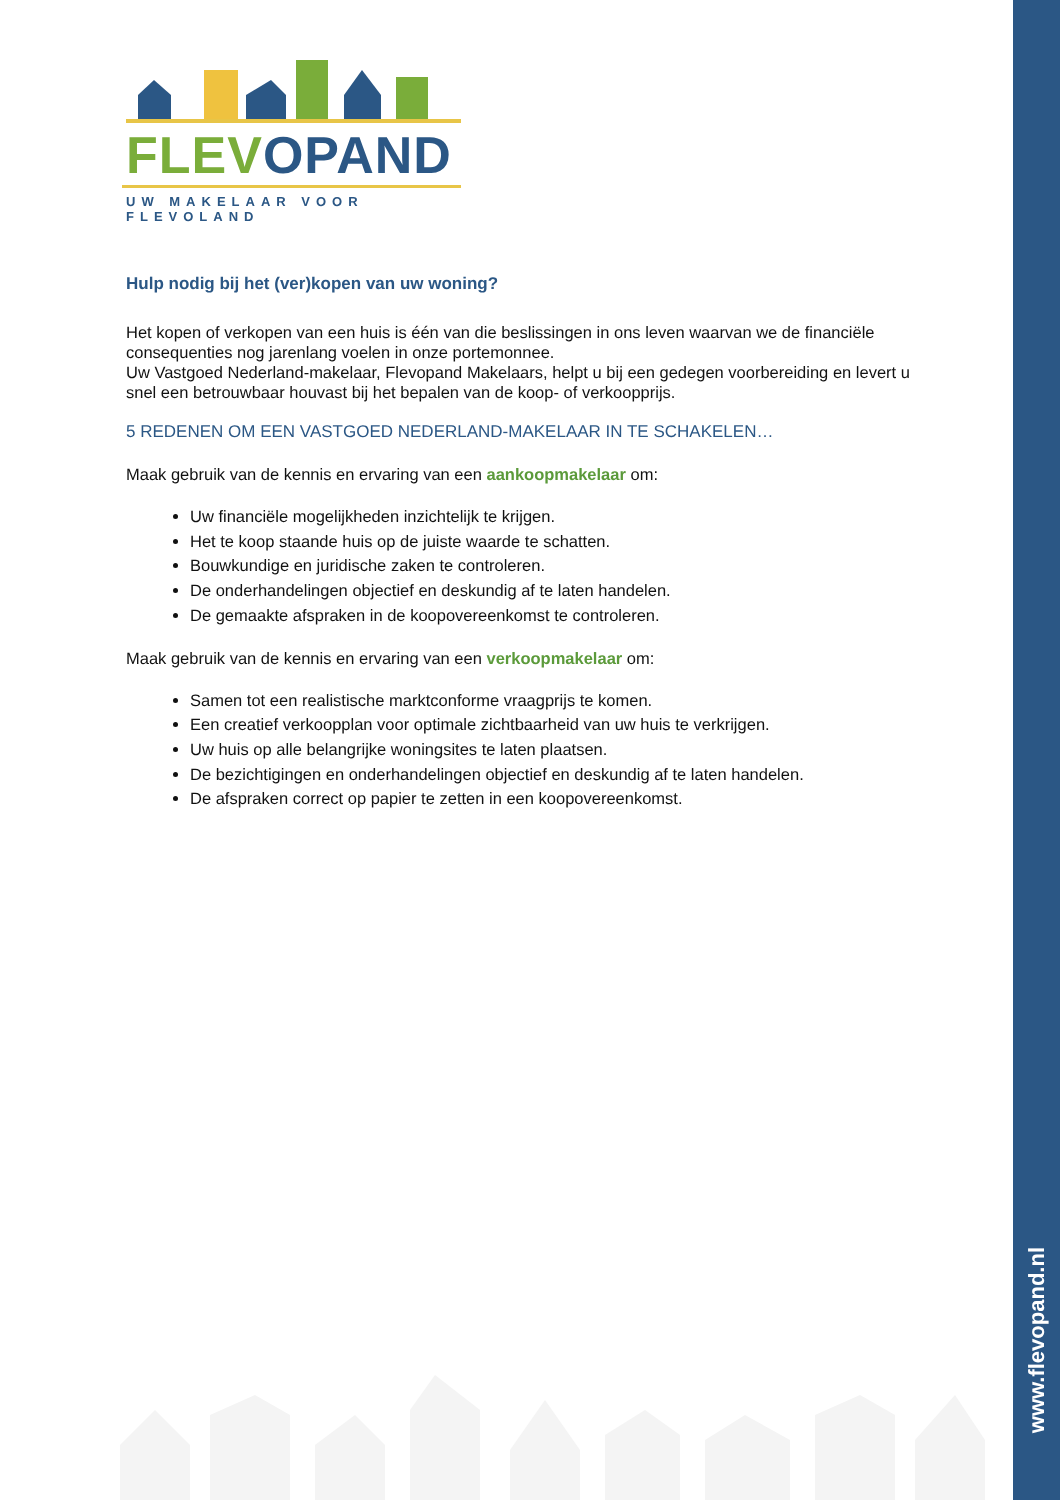www.flevopand.nl
FLE VOPAND
UW MAKELAAR VOOR FLEVOLAND
Hulp nodig bij het (ver)kopen van uw woning?
Het kopen of verkopen van een huis is één van die beslissingen in ons leven waarvan we de financiële consequenties nog jarenlang voelen in onze portemonnee.
Uw Vastgoed Nederland-makelaar, Flevopand Makelaars, helpt u bij een gedegen voorbereiding en levert u snel een betrouwbaar houvast bij het bepalen van de koop- of verkoopprijs.
5 REDENEN OM EEN VASTGOED NEDERLAND-MAKELAAR IN TE SCHAKELEN…
Maak gebruik van de kennis en ervaring van een aankoopmakelaar om:
Uw financiële mogelijkheden inzichtelijk te krijgen.
Het te koop staande huis op de juiste waarde te schatten.
Bouwkundige en juridische zaken te controleren.
De onderhandelingen objectief en deskundig af te laten handelen.
De gemaakte afspraken in de koopovereenkomst te controleren.
Maak gebruik van de kennis en ervaring van een verkoopmakelaar om:
Samen tot een realistische marktconforme vraagprijs te komen.
Een creatief verkoopplan voor optimale zichtbaarheid van uw huis te verkrijgen.
Uw huis op alle belangrijke woningsites te laten plaatsen.
De bezichtigingen en onderhandelingen objectief en deskundig af te laten handelen.
De afspraken correct op papier te zetten in een koopovereenkomst.